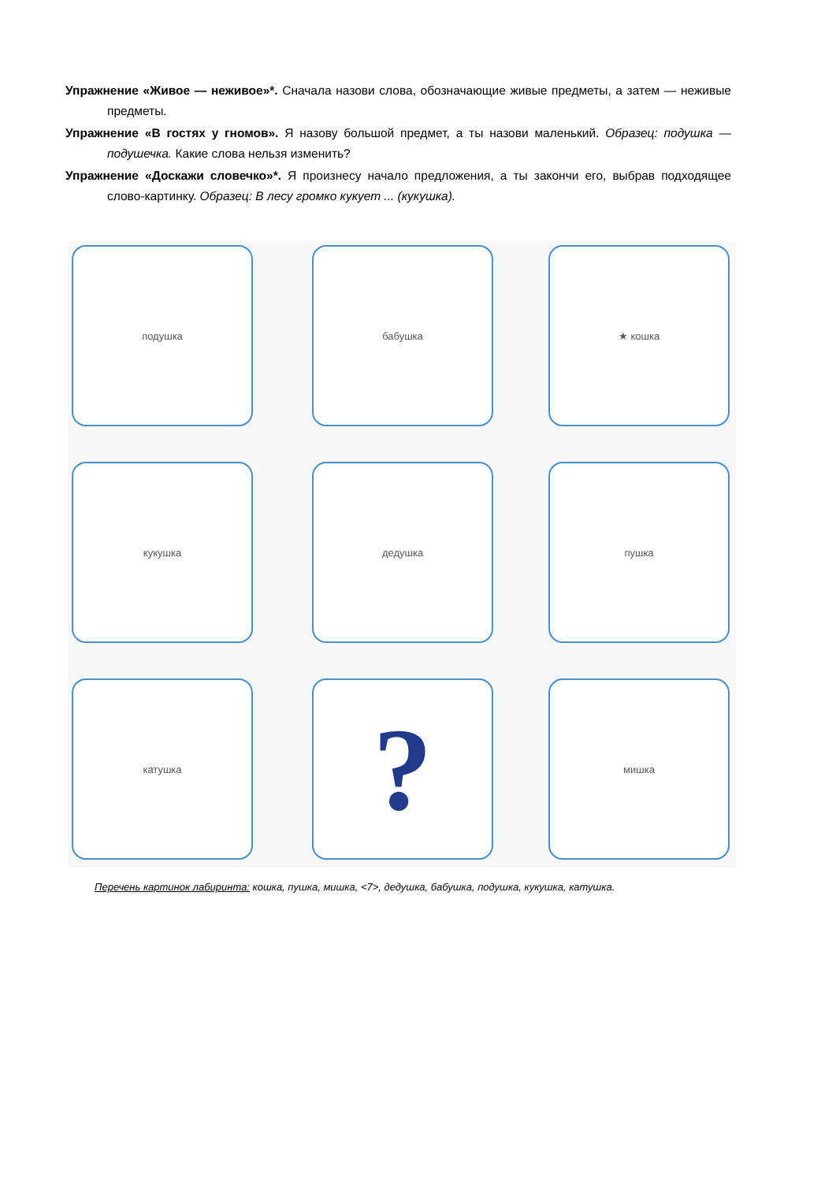Упражнение «Живое — неживое»*. Сначала назови слова, обозначающие живые предметы, а затем — неживые предметы.
Упражнение «В гостях у гномов». Я назову большой предмет, а ты назови маленький. Образец: подушка — подушечка. Какие слова нельзя изменить?
Упражнение «Доскажи словечко»*. Я произнесу начало предложения, а ты закончи его, выбрав подходящее слово-картинку. Образец: В лесу громко кукует ... (кукушка).
подушка бабушка ★ кошка
кукушка дедушка пушка
катушка ? мишка
Перечень картинок лабиринта: кошка, пушка, мишка, <7>, дедушка, бабушка, подушка, кукушка, катушка.